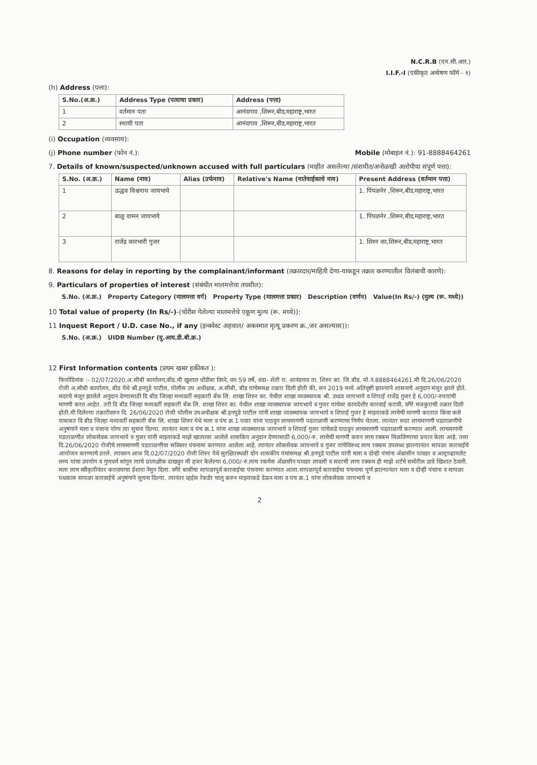N.C.R.B (एन.सी.आर.)
I.I.F.-I (एकीकृत अन्वेषण फॉर्म - १)
(h) Address (पत्ता):
| S.No.(अ.क्र.) | Address Type (पत्याचा प्रकार) | Address (पत्ता) |
| --- | --- | --- |
| 1 | वर्तमान पता | आनंदगाव ,शिरूर,बीड,महाराष्ट्र,भारत |
| 2 | स्थायी पता | आनंदगाव ,शिरूर,बीड,महाराष्ट्र,भारत |
(i) Occupation (व्यवसाय):
(j) Phone number (फोन नं.): Mobile (मोबाइल नं.): 91-8888464261
7. Details of known/suspected/unknown accused with full particulars (माहीत असलेल्या /संशयीत/अनोळखी आरोपीचा संपूर्ण पत्ता):
| S.No. (अ.क्र.) | Name (नाव) | Alias (उर्फनाव) | Relative's Name (नातेवाईकाचे नाव) | Present Address (वर्तमान पत्ता) |
| --- | --- | --- | --- | --- |
| 1 | ऊद्धव विश्वनाथ जायभाये | | | 1. पिंपळनेर ,शिरूर,बीड,महाराष्ट्र,भारत |
| 2 | बाळु वामन जायभाये | | | 1. पिंपळनेर ,शिरूर,बीड,महाराष्ट्र,भारत |
| 3 | राजेंद्र कारभारी गुजर | | | 1. शिरुर का,शिरूर,बीड,महाराष्ट्र,भारत |
8. Reasons for delay in reporting by the complainant/informant (तक्रारदार/माहिती देणा-याकडून तक्रार करण्यातील विलंबाची कारणे):
9. Particulars of properties of interest (संबंधीत मालमत्तेचा तपशील):
| S.No. (अ.क्र.) | Property Category (मालमत्ता वर्ग) | Property Type (मालमत्ता प्रकार) | Description (वर्णन) | Value(In Rs/-) (मुल्य (रू. मध्ये)) |
| --- | --- | --- | --- | --- |
10 Total value of property (In Rs/-)-(चोरीस गेलेल्या मालमत्तेचे एकूण मुल्य (रू. मध्ये)):
11 Inquest Report / U.D. case No., if any (इन्क्वेस्ट अहवाल/ अकस्मात मृत्यू प्रकरण क्र.,जर असल्यास)):
| S.No. (अ.क्र.) | UIDB Number (यु.आय.डी.बी.क्र.) |
| --- | --- |
12 First Information contents (प्रथम खबर हकीकत ):
फिर्यादिनांक :- 02/07/2020.अ.सीबी कार्यालय,बीड.मी खुशाल धोंडीबा विघ्ने, वय 59 वर्षे, धंदा- शेती रा. आनंदगाव ता. शिरुर का. जि.बीड. मो.नं.8888464261.मी दि.26/06/2020 रोजी अ.सीबी कार्यालय, बीड येथे श्री.हनपुडे पाटील, पोलीस उप अधीक्षक, अ.सीबी, बीड यांचेसमक्ष तक्रार दिली होती की, सन 2019 मध्ये अतिवृष्टी झाल्याने शासनाचे अनुदान मंजुर झाले होते. सदरचे मंजुर झालेले अनुदान देण्यासाठी दि बीड जिल्हा मध्यवर्ती सहकारी बँक लि. शाखा शिरुर का. येथील शाखा व्यवस्थापक श्री. उध्दव जायभाये व शिपाई राजेंद्र गुजर हे 6,000/-रुपयांची मागणी करत आहेत. तरी दि बीड जिल्हा मध्यवर्ती सहकारी बँक लि. शाखा शिरुर का. येथील शाखा व्यवस्थापक जायभाये व गुजर यांचेवर कायदेशीर कारवाई करावी, वगैरे मजकुराची तक्रार दिली होती.मी दिलेल्या तक्रारीवरुन दि. 26/06/2020 रोजी पोलीस उपअधीक्षक श्री.हनपुडे पाटील यांनी शाखा व्यवस्थापक जायभाये व शिपाई गुजर हे माझ्याकडे लाचेची मागणी करतात किंवा कसे याबाबत दि बीड जिल्हा मध्यवर्ती सहकारी बँक लि. शाखा शिरुर येथे मला व पंच क्र.1 पवार यांना पाठवुन लाचमागणी पडताळणी करण्याचा निर्णय घेतला. त्यानंतर सदर लाचमागणी पडताळणीचे अनुषंगाने मला व पंचाना योग्य त्या सुचना दिल्या. त्यानंतर मला व पंच क्र.1 यांना शाखा व्यवस्थापक जायभाये व शिपाई गुजर यांचेकडे पाठवुन लाचमागणी पडताळणी करण्यात आली. लाचमागणी पडताळणीत लोकसेवक जायभाये व गुजर यांनी माझ्याकडे माझे खात्यावर आलेले शासकिय अनुदान देण्यासाठी 6,000/-रु. लाचेची मागणी करुन लाच रक्कम मिळविण्याचा प्रयत्न केला आहे. तसा दि.26/06/2020 रोजीचे लाचमागणी पडताळणीचा सविस्तर पंचनामा करण्यात आलेला आहे. त्यानंतर लोकसेवक जायभाये व गुजर यांचेविरुध्द लाच रक्कम उपलब्ध झाल्यानंतर सापळा कारवाईचे आयोजन करण्याचे ठरले. त्यावरुन आज दि.02/07/2020 रोजी शिरुर येथे सुरक्षितस्थळी दोन शासकीय पंचांसमक्ष श्री.हनपुडे पाटील यांनी मला व दोन्ही पंचांना अँथ्रासीन पावडर व अल्ट्राव्हायलेट लम्प यांचा उपयोग व गुणधर्म सांगुन त्याचे प्रात्यक्षीक दाखवुन मी हजर केलेल्या 6,000/-रु.लाच रकमेस अँथ्रासीन पावडर लावली व सदरची लाच रक्कम ही माझे शर्टचे समोरील डावे खिशात ठेवली. मला लाच स्वीकृतीनंतर करावयाचा ईशारा नेमुन दिला. वगैरे बाबींचा सापळापुर्व कारवाईचा पंचनामा करण्यात आला.सापळापुर्व कारवाईचा पंचनामा पुर्ण झाल्यानंतर मला व दोन्ही पंचांना व सापळा पथकास सापळा कारवाईचे अनुषंगाने सुचना दिल्या. त्यानंतर व्हईस रेकर्डर चालु करुन माझ्याकडे देऊन मला व पंच क्र.1 यांना लोकसेवक जायभाये व
2